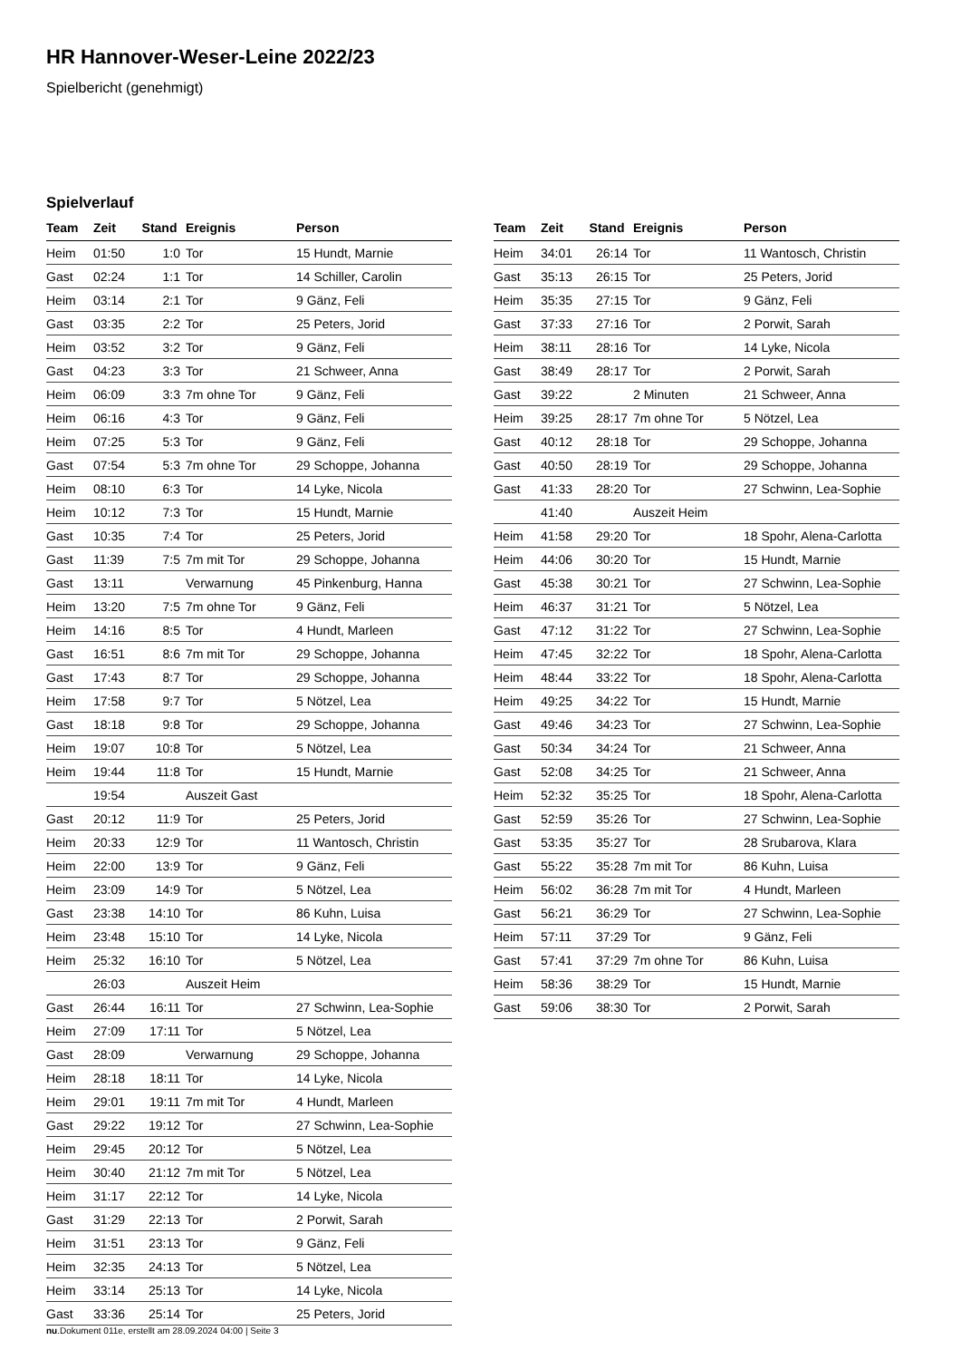HR Hannover-Weser-Leine 2022/23
Spielbericht (genehmigt)
Spielverlauf
| Team | Zeit | Stand | Ereignis | Person |
| --- | --- | --- | --- | --- |
| Heim | 01:50 | 1:0 | Tor | 15 Hundt, Marnie |
| Gast | 02:24 | 1:1 | Tor | 14 Schiller, Carolin |
| Heim | 03:14 | 2:1 | Tor | 9 Gänz, Feli |
| Gast | 03:35 | 2:2 | Tor | 25 Peters, Jorid |
| Heim | 03:52 | 3:2 | Tor | 9 Gänz, Feli |
| Gast | 04:23 | 3:3 | Tor | 21 Schweer, Anna |
| Heim | 06:09 | 3:3 | 7m ohne Tor | 9 Gänz, Feli |
| Heim | 06:16 | 4:3 | Tor | 9 Gänz, Feli |
| Heim | 07:25 | 5:3 | Tor | 9 Gänz, Feli |
| Gast | 07:54 | 5:3 | 7m ohne Tor | 29 Schoppe, Johanna |
| Heim | 08:10 | 6:3 | Tor | 14 Lyke, Nicola |
| Heim | 10:12 | 7:3 | Tor | 15 Hundt, Marnie |
| Gast | 10:35 | 7:4 | Tor | 25 Peters, Jorid |
| Gast | 11:39 | 7:5 | 7m mit Tor | 29 Schoppe, Johanna |
| Gast | 13:11 | | Verwarnung | 45 Pinkenburg, Hanna |
| Heim | 13:20 | 7:5 | 7m ohne Tor | 9 Gänz, Feli |
| Heim | 14:16 | 8:5 | Tor | 4 Hundt, Marleen |
| Gast | 16:51 | 8:6 | 7m mit Tor | 29 Schoppe, Johanna |
| Gast | 17:43 | 8:7 | Tor | 29 Schoppe, Johanna |
| Heim | 17:58 | 9:7 | Tor | 5 Nötzel, Lea |
| Gast | 18:18 | 9:8 | Tor | 29 Schoppe, Johanna |
| Heim | 19:07 | 10:8 | Tor | 5 Nötzel, Lea |
| Heim | 19:44 | 11:8 | Tor | 15 Hundt, Marnie |
| | 19:54 | | Auszeit Gast | |
| Gast | 20:12 | 11:9 | Tor | 25 Peters, Jorid |
| Heim | 20:33 | 12:9 | Tor | 11 Wantosch, Christin |
| Heim | 22:00 | 13:9 | Tor | 9 Gänz, Feli |
| Heim | 23:09 | 14:9 | Tor | 5 Nötzel, Lea |
| Gast | 23:38 | 14:10 | Tor | 86 Kuhn, Luisa |
| Heim | 23:48 | 15:10 | Tor | 14 Lyke, Nicola |
| Heim | 25:32 | 16:10 | Tor | 5 Nötzel, Lea |
| | 26:03 | | Auszeit Heim | |
| Gast | 26:44 | 16:11 | Tor | 27 Schwinn, Lea-Sophie |
| Heim | 27:09 | 17:11 | Tor | 5 Nötzel, Lea |
| Gast | 28:09 | | Verwarnung | 29 Schoppe, Johanna |
| Heim | 28:18 | 18:11 | Tor | 14 Lyke, Nicola |
| Heim | 29:01 | 19:11 | 7m mit Tor | 4 Hundt, Marleen |
| Gast | 29:22 | 19:12 | Tor | 27 Schwinn, Lea-Sophie |
| Heim | 29:45 | 20:12 | Tor | 5 Nötzel, Lea |
| Heim | 30:40 | 21:12 | 7m mit Tor | 5 Nötzel, Lea |
| Heim | 31:17 | 22:12 | Tor | 14 Lyke, Nicola |
| Gast | 31:29 | 22:13 | Tor | 2 Porwit, Sarah |
| Heim | 31:51 | 23:13 | Tor | 9 Gänz, Feli |
| Heim | 32:35 | 24:13 | Tor | 5 Nötzel, Lea |
| Heim | 33:14 | 25:13 | Tor | 14 Lyke, Nicola |
| Gast | 33:36 | 25:14 | Tor | 25 Peters, Jorid |
| Team | Zeit | Stand | Ereignis | Person |
| --- | --- | --- | --- | --- |
| Heim | 34:01 | 26:14 | Tor | 11 Wantosch, Christin |
| Gast | 35:13 | 26:15 | Tor | 25 Peters, Jorid |
| Heim | 35:35 | 27:15 | Tor | 9 Gänz, Feli |
| Gast | 37:33 | 27:16 | Tor | 2 Porwit, Sarah |
| Heim | 38:11 | 28:16 | Tor | 14 Lyke, Nicola |
| Gast | 38:49 | 28:17 | Tor | 2 Porwit, Sarah |
| Gast | 39:22 | | 2 Minuten | 21 Schweer, Anna |
| Heim | 39:25 | 28:17 | 7m ohne Tor | 5 Nötzel, Lea |
| Gast | 40:12 | 28:18 | Tor | 29 Schoppe, Johanna |
| Gast | 40:50 | 28:19 | Tor | 29 Schoppe, Johanna |
| Gast | 41:33 | 28:20 | Tor | 27 Schwinn, Lea-Sophie |
| | 41:40 | | Auszeit Heim | |
| Heim | 41:58 | 29:20 | Tor | 18 Spohr, Alena-Carlotta |
| Heim | 44:06 | 30:20 | Tor | 15 Hundt, Marnie |
| Gast | 45:38 | 30:21 | Tor | 27 Schwinn, Lea-Sophie |
| Heim | 46:37 | 31:21 | Tor | 5 Nötzel, Lea |
| Gast | 47:12 | 31:22 | Tor | 27 Schwinn, Lea-Sophie |
| Heim | 47:45 | 32:22 | Tor | 18 Spohr, Alena-Carlotta |
| Heim | 48:44 | 33:22 | Tor | 18 Spohr, Alena-Carlotta |
| Heim | 49:25 | 34:22 | Tor | 15 Hundt, Marnie |
| Gast | 49:46 | 34:23 | Tor | 27 Schwinn, Lea-Sophie |
| Gast | 50:34 | 34:24 | Tor | 21 Schweer, Anna |
| Gast | 52:08 | 34:25 | Tor | 21 Schweer, Anna |
| Heim | 52:32 | 35:25 | Tor | 18 Spohr, Alena-Carlotta |
| Gast | 52:59 | 35:26 | Tor | 27 Schwinn, Lea-Sophie |
| Gast | 53:35 | 35:27 | Tor | 28 Srubarova, Klara |
| Gast | 55:22 | 35:28 | 7m mit Tor | 86 Kuhn, Luisa |
| Heim | 56:02 | 36:28 | 7m mit Tor | 4 Hundt, Marleen |
| Gast | 56:21 | 36:29 | Tor | 27 Schwinn, Lea-Sophie |
| Heim | 57:11 | 37:29 | Tor | 9 Gänz, Feli |
| Gast | 57:41 | 37:29 | 7m ohne Tor | 86 Kuhn, Luisa |
| Heim | 58:36 | 38:29 | Tor | 15 Hundt, Marnie |
| Gast | 59:06 | 38:30 | Tor | 2 Porwit, Sarah |
nu.Dokument 011e, erstellt am 28.09.2024 04:00 | Seite 3